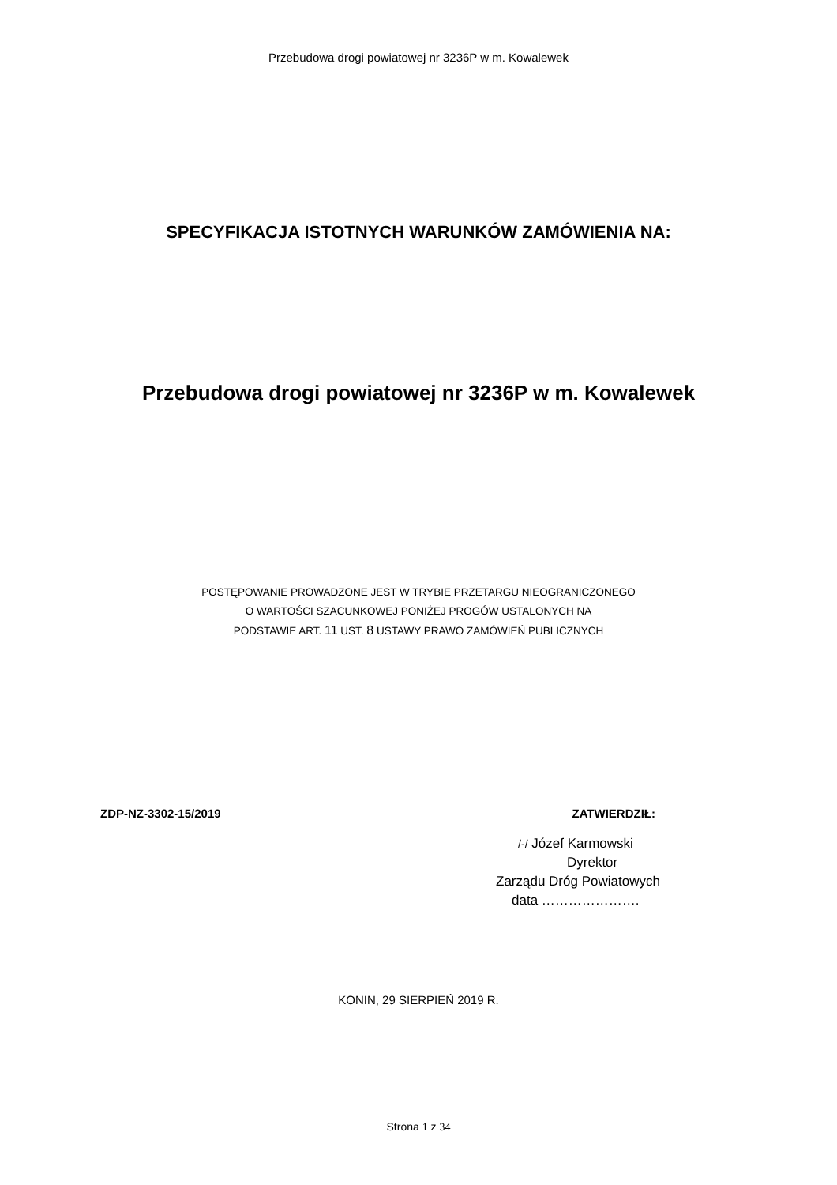Przebudowa drogi powiatowej nr 3236P w m. Kowalewek
SPECYFIKACJA ISTOTNYCH WARUNKÓW ZAMÓWIENIA NA:
Przebudowa drogi powiatowej nr 3236P w m. Kowalewek
POSTĘPOWANIE PROWADZONE JEST W TRYBIE PRZETARGU NIEOGRANICZONEGO
O WARTOŚCI SZACUNKOWEJ PONIŻEJ PROGÓW USTALONYCH NA
PODSTAWIE ART. 11 UST. 8 USTAWY PRAWO ZAMÓWIEŃ PUBLICZNYCH
ZDP-NZ-3302-15/2019 ZATWIERDZIŁ:
/-/ Józef Karmowski
Dyrektor
Zarządu Dróg Powiatowych
data ………………….
KONIN, 29 SIERPIEŃ 2019 R.
Strona 1 z 34